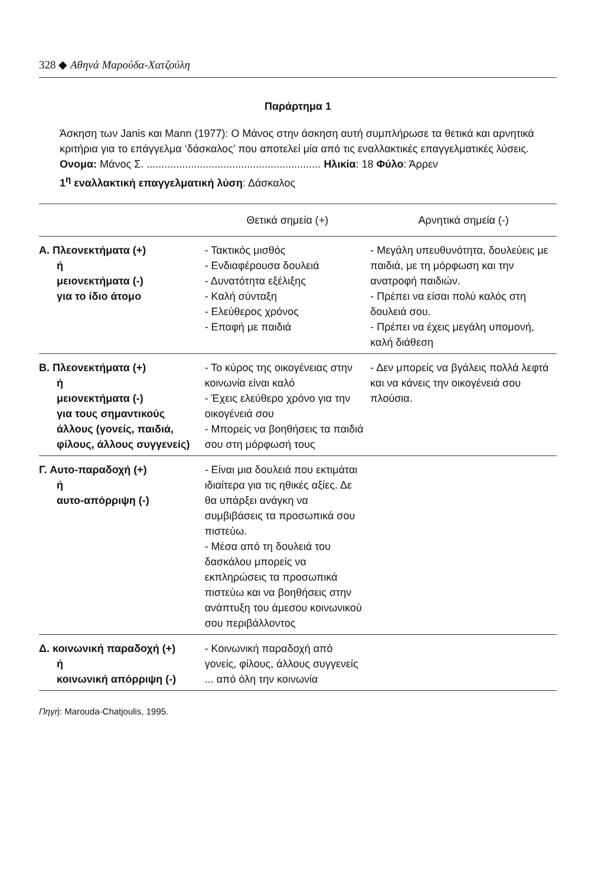328 ◆ Αθηνά Μαρούδα-Χατζούλη
Παράρτημα 1
Άσκηση των Janis και Mann (1977): Ο Μάνος στην άσκηση αυτή συμπλήρωσε τα θετικά και αρνητικά κριτήρια για το επάγγελμα ‘δάσκαλος’ που αποτελεί μία από τις εναλλακτικές επαγγελματικές λύσεις.
Ονομα: Μάνος Σ. ........................................................... Ηλικία: 18 Φύλο: Άρρεν
1<sup>η</sup> εναλλακτική επαγγελματική λύση: Δάσκαλος
| | Θετικά σημεία (+) | Αρνητικά σημεία (-) |
| --- | --- | --- |
| Α. Πλεονεκτήματα (+) ή μειονεκτήματα (-) για το ίδιο άτομο | - Τακτικός μισθός - Ενδιαφέρουσα δουλειά - Δυνατότητα εξέλιξης - Καλή σύνταξη - Ελεύθερος χρόνος - Επαφή με παιδιά | - Μεγάλη υπευθυνότητα, δουλεύεις με παιδιά, με τη μόρφωση και την ανατροφή παιδιών. - Πρέπει να είσαι πολύ καλός στη δουλειά σου. - Πρέπει να έχεις μεγάλη υπομονή, καλή διάθεση |
| Β. Πλεονεκτήματα (+) ή μειονεκτήματα (-) για τους σημαντικούς άλλους (γονείς, παιδιά, φίλους, άλλους συγγενείς) | - Το κύρος της οικογένειας στην κοινωνία είναι καλό - Έχεις ελεύθερο χρόνο για την οικογένειά σου - Μπορείς να βοηθήσεις τα παιδιά σου στη μόρφωσή τους | - Δεν μπορείς να βγάλεις πολλά λεφτά και να κάνεις την οικογένειά σου πλούσια. |
| Γ. Αυτο-παραδοχή (+) ή αυτο-απόρριψη (-) | - Είναι μια δουλειά που εκτιμάται ιδιαίτερα για τις ηθικές αξίες. Δε θα υπάρξει ανάγκη να συμβιβάσεις τα προσωπικά σου πιστεύω. - Μέσα από τη δουλειά του δασκάλου μπορείς να εκπληρώσεις τα προσωπικά πιστεύω και να βοηθήσεις στην ανάπτυξη του άμεσου κοινωνικού σου περιβάλλοντος | |
| Δ. κοινωνική παραδοχή (+) ή κοινωνική απόρριψη (-) | - Κοινωνική παραδοχή από γονείς, φίλους, άλλους συγγενείς ... από όλη την κοινωνία | |
Πηγή: Marouda-Chatjoulis, 1995.